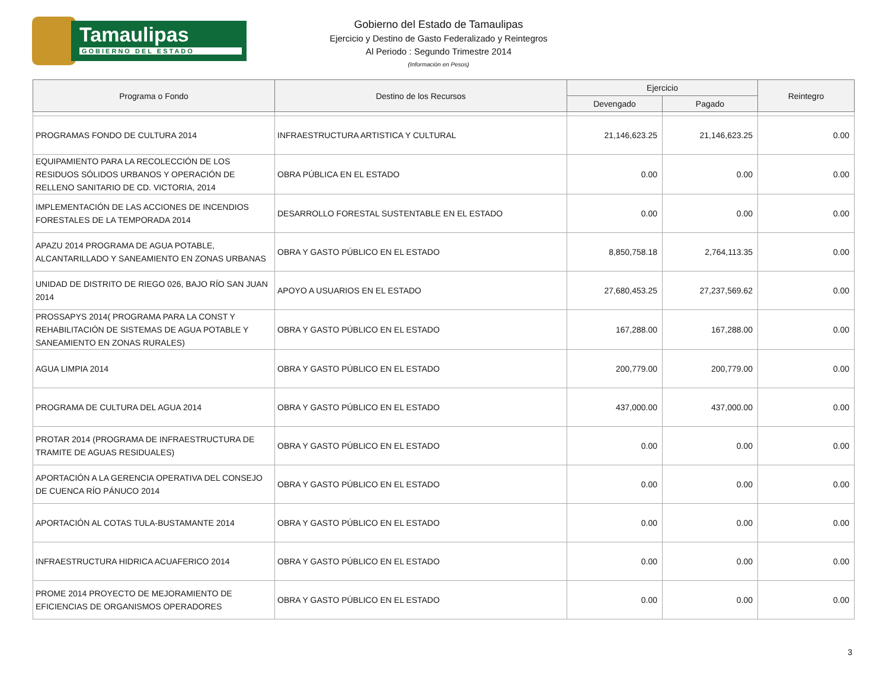Tamaulipas
GOBIERNO DEL ESTADO
Gobierno del Estado de Tamaulipas
Ejercicio y Destino de Gasto Federalizado y Reintegros
Al Periodo : Segundo Trimestre 2014
(Información en Pesos)
| Programa o Fondo | Destino de los Recursos | Ejercicio | | Reintegro |
| --- | --- | --- | --- | --- |
| | | Devengado | Pagado | |
| PROGRAMAS FONDO DE CULTURA 2014 | INFRAESTRUCTURA ARTISTICA Y CULTURAL | 21,146,623.25 | 21,146,623.25 | 0.00 |
| EQUIPAMIENTO PARA LA RECOLECCIÓN DE LOS RESIDUOS SÓLIDOS URBANOS Y OPERACIÓN DE RELLENO SANITARIO DE CD. VICTORIA, 2014 | OBRA PÚBLICA EN EL ESTADO | 0.00 | 0.00 | 0.00 |
| IMPLEMENTACIÓN DE LAS ACCIONES DE INCENDIOS FORESTALES DE LA TEMPORADA 2014 | DESARROLLO FORESTAL SUSTENTABLE EN EL ESTADO | 0.00 | 0.00 | 0.00 |
| APAZU 2014 PROGRAMA DE AGUA POTABLE, ALCANTARILLADO Y SANEAMIENTO EN ZONAS URBANAS | OBRA Y GASTO PÚBLICO EN EL ESTADO | 8,850,758.18 | 2,764,113.35 | 0.00 |
| UNIDAD DE DISTRITO DE RIEGO 026, BAJO RÍO SAN JUAN 2014 | APOYO A USUARIOS EN EL ESTADO | 27,680,453.25 | 27,237,569.62 | 0.00 |
| PROSSAPYS 2014( PROGRAMA PARA LA CONST Y REHABILITACIÓN DE SISTEMAS DE AGUA POTABLE Y SANEAMIENTO EN ZONAS RURALES) | OBRA Y GASTO PÚBLICO EN EL ESTADO | 167,288.00 | 167,288.00 | 0.00 |
| AGUA LIMPIA 2014 | OBRA Y GASTO PÚBLICO EN EL ESTADO | 200,779.00 | 200,779.00 | 0.00 |
| PROGRAMA DE CULTURA DEL AGUA 2014 | OBRA Y GASTO PÚBLICO EN EL ESTADO | 437,000.00 | 437,000.00 | 0.00 |
| PROTAR 2014 (PROGRAMA DE INFRAESTRUCTURA DE TRAMITE DE AGUAS RESIDUALES) | OBRA Y GASTO PÚBLICO EN EL ESTADO | 0.00 | 0.00 | 0.00 |
| APORTACIÓN A LA GERENCIA OPERATIVA DEL CONSEJO DE CUENCA RÍO PÁNUCO 2014 | OBRA Y GASTO PÚBLICO EN EL ESTADO | 0.00 | 0.00 | 0.00 |
| APORTACIÓN AL COTAS TULA-BUSTAMANTE 2014 | OBRA Y GASTO PÚBLICO EN EL ESTADO | 0.00 | 0.00 | 0.00 |
| INFRAESTRUCTURA HIDRICA ACUAFERICO 2014 | OBRA Y GASTO PÚBLICO EN EL ESTADO | 0.00 | 0.00 | 0.00 |
| PROME 2014 PROYECTO DE MEJORAMIENTO DE EFICIENCIAS DE ORGANISMOS OPERADORES | OBRA Y GASTO PÚBLICO EN EL ESTADO | 0.00 | 0.00 | 0.00 |
3